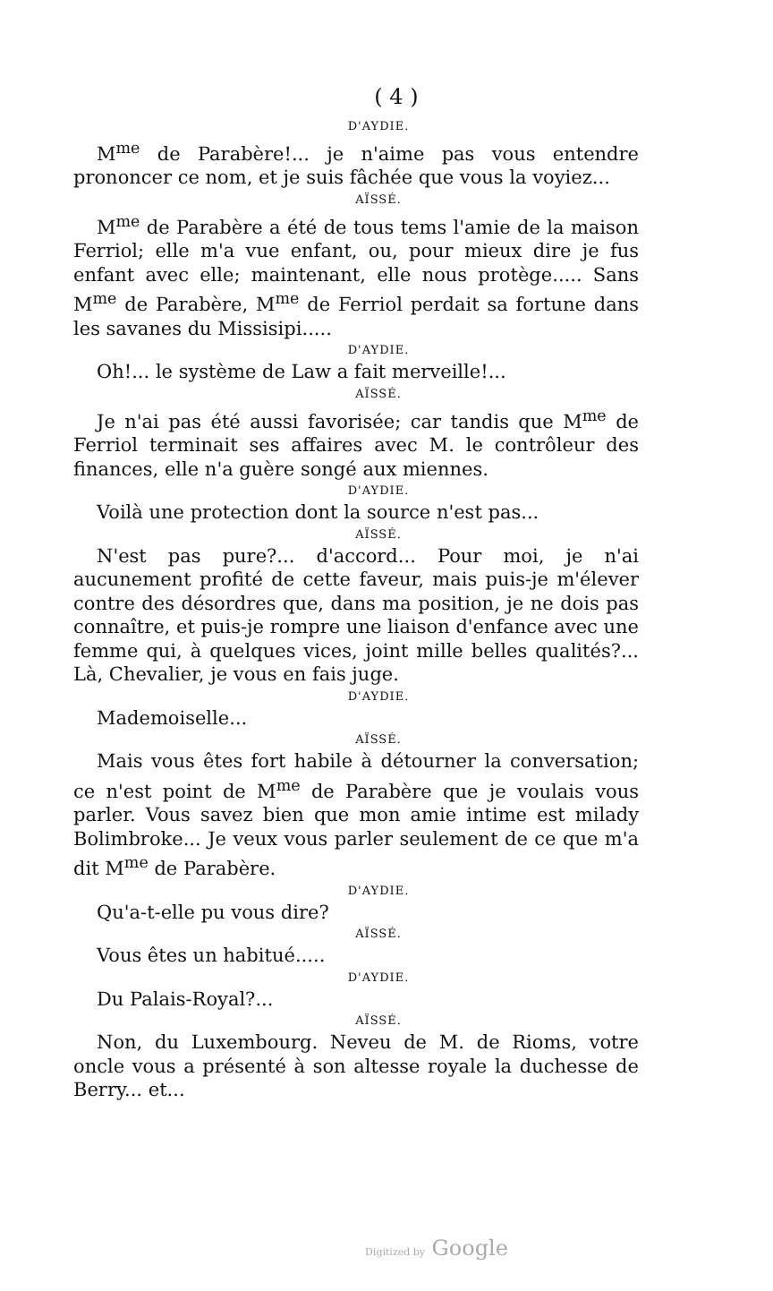( 4 )
D'AYDIE.
M<sup>me</sup> de Parabère!... je n'aime pas vous entendre prononcer ce nom, et je suis fâchée que vous la voyiez...
AÏSSÉ.
M<sup>me</sup> de Parabère a été de tous tems l'amie de la maison Ferriol; elle m'a vue enfant, ou, pour mieux dire je fus enfant avec elle; maintenant, elle nous protège..... Sans M<sup>me</sup> de Parabère, M<sup>me</sup> de Ferriol perdait sa fortune dans les savanes du Missisipi.....
D'AYDIE.
Oh!... le système de Law a fait merveille!...
AÏSSÉ.
Je n'ai pas été aussi favorisée; car tandis que M<sup>me</sup> de Ferriol terminait ses affaires avec M. le contrôleur des finances, elle n'a guère songé aux miennes.
D'AYDIE.
Voilà une protection dont la source n'est pas...
AÏSSÉ.
N'est pas pure?... d'accord... Pour moi, je n'ai aucunement profité de cette faveur, mais puis-je m'élever contre des désordres que, dans ma position, je ne dois pas connaître, et puis-je rompre une liaison d'enfance avec une femme qui, à quelques vices, joint mille belles qualités?... Là, Chevalier, je vous en fais juge.
D'AYDIE.
Mademoiselle...
AÏSSÉ.
Mais vous êtes fort habile à détourner la conversation; ce n'est point de M<sup>me</sup> de Parabère que je voulais vous parler. Vous savez bien que mon amie intime est milady Bolimbroke... Je veux vous parler seulement de ce que m'a dit M<sup>me</sup> de Parabère.
D'AYDIE.
Qu'a-t-elle pu vous dire?
AÏSSÉ.
Vous êtes un habitué.....
D'AYDIE.
Du Palais-Royal?...
AÏSSÉ.
Non, du Luxembourg. Neveu de M. de Rioms, votre oncle vous a présenté à son altesse royale la duchesse de Berry... et...
Digitized by Google